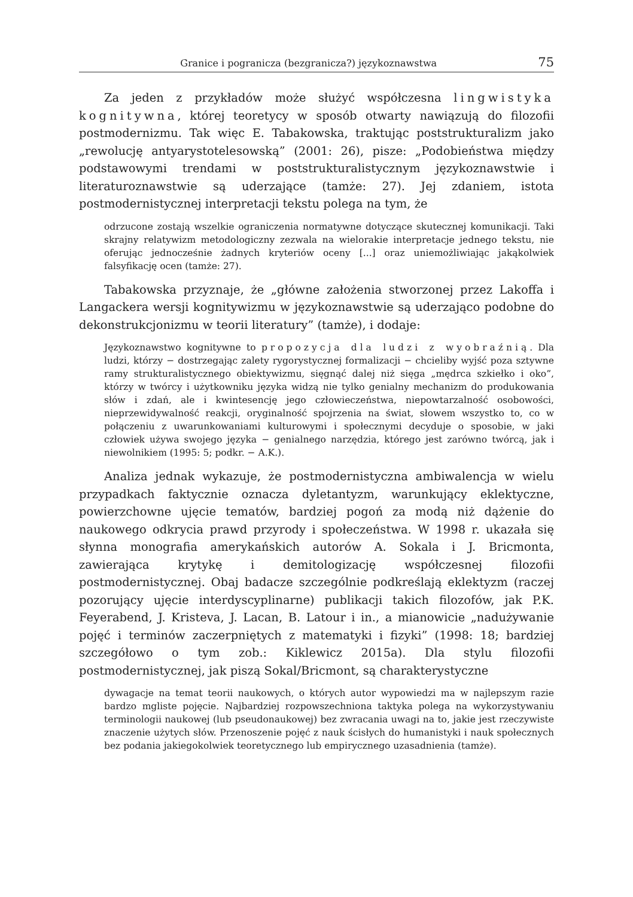Granice i pogranicza (bezgranicza?) językoznawstwa 75
Za jeden z przykładów może służyć współczesna lingwistyka kognitywna, której teoretycy w sposób otwarty nawiązują do filozofii postmodernizmu. Tak więc E. Tabakowska, traktując poststrukturalizm jako „rewolucję antyarystotelesowską” (2001: 26), pisze: „Podobieństwa między podstawowymi trendami w poststrukturalistycznym językoznawstwie i literaturoznawstwie są uderzające (tamże: 27). Jej zdaniem, istota postmodernistycznej interpretacji tekstu polega na tym, że
odrzucone zostają wszelkie ograniczenia normatywne dotyczące skutecznej komunikacji. Taki skrajny relatywizm metodologiczny zezwala na wielorakie interpretacje jednego tekstu, nie oferując jednocześnie żadnych kryteriów oceny [...] oraz uniemożliwiając jakąkolwiek falsyfikację ocen (tamże: 27).
Tabakowska przyznaje, że „główne założenia stworzonej przez Lakoffa i Langackera wersji kognitywizmu w językoznawstwie są uderzająco podobne do dekonstrukcjonizmu w teorii literatury” (tamże), i dodaje:
Językoznawstwo kognitywne to propozycja dla ludzi z wyobraźnią. Dla ludzi, którzy − dostrzegając zalety rygorystycznej formalizacji − chcieliby wyjść poza sztywne ramy strukturalistycznego obiektywizmu, sięgnąć dalej niż sięga „mędrca szkiełko i oko”, którzy w twórcy i użytkowniku języka widzą nie tylko genialny mechanizm do produkowania słów i zdań, ale i kwintesencję jego człowieczeństwa, niepowtarzalność osobowości, nieprzewidywalność reakcji, oryginalność spojrzenia na świat, słowem wszystko to, co w połączeniu z uwarunkowaniami kulturowymi i społecznymi decyduje o sposobie, w jaki człowiek używa swojego języka − genialnego narzędzia, którego jest zarówno twórcą, jak i niewolnikiem (1995: 5; podkr. − A.K.).
Analiza jednak wykazuje, że postmodernistyczna ambiwalencja w wielu przypadkach faktycznie oznacza dyletantyzm, warunkujący eklektyczne, powierzchowne ujęcie tematów, bardziej pogoń za modą niż dążenie do naukowego odkrycia prawd przyrody i społeczeństwa. W 1998 r. ukazała się słynna monografia amerykańskich autorów A. Sokala i J. Bricmonta, zawierająca krytykę i demitologizację współczesnej filozofii postmodernistycznej. Obaj badacze szczególnie podkreślają eklektyzm (raczej pozorujący ujęcie interdyscyplinarne) publikacji takich filozofów, jak P.K. Feyerabend, J. Kristeva, J. Lacan, B. Latour i in., a mianowicie „nadużywanie pojęć i terminów zaczerpniętych z matematyki i fizyki” (1998: 18; bardziej szczegółowo o tym zob.: Kiklewicz 2015a). Dla stylu filozofii postmodernistycznej, jak piszą Sokal/Bricmont, są charakterystyczne
dywagacje na temat teorii naukowych, o których autor wypowiedzi ma w najlepszym razie bardzo mgliste pojęcie. Najbardziej rozpowszechniona taktyka polega na wykorzystywaniu terminologii naukowej (lub pseudonaukowej) bez zwracania uwagi na to, jakie jest rzeczywiste znaczenie użytych słów. Przenoszenie pojęć z nauk ścisłych do humanistyki i nauk społecznych bez podania jakiegokolwiek teoretycznego lub empirycznego uzasadnienia (tamże).